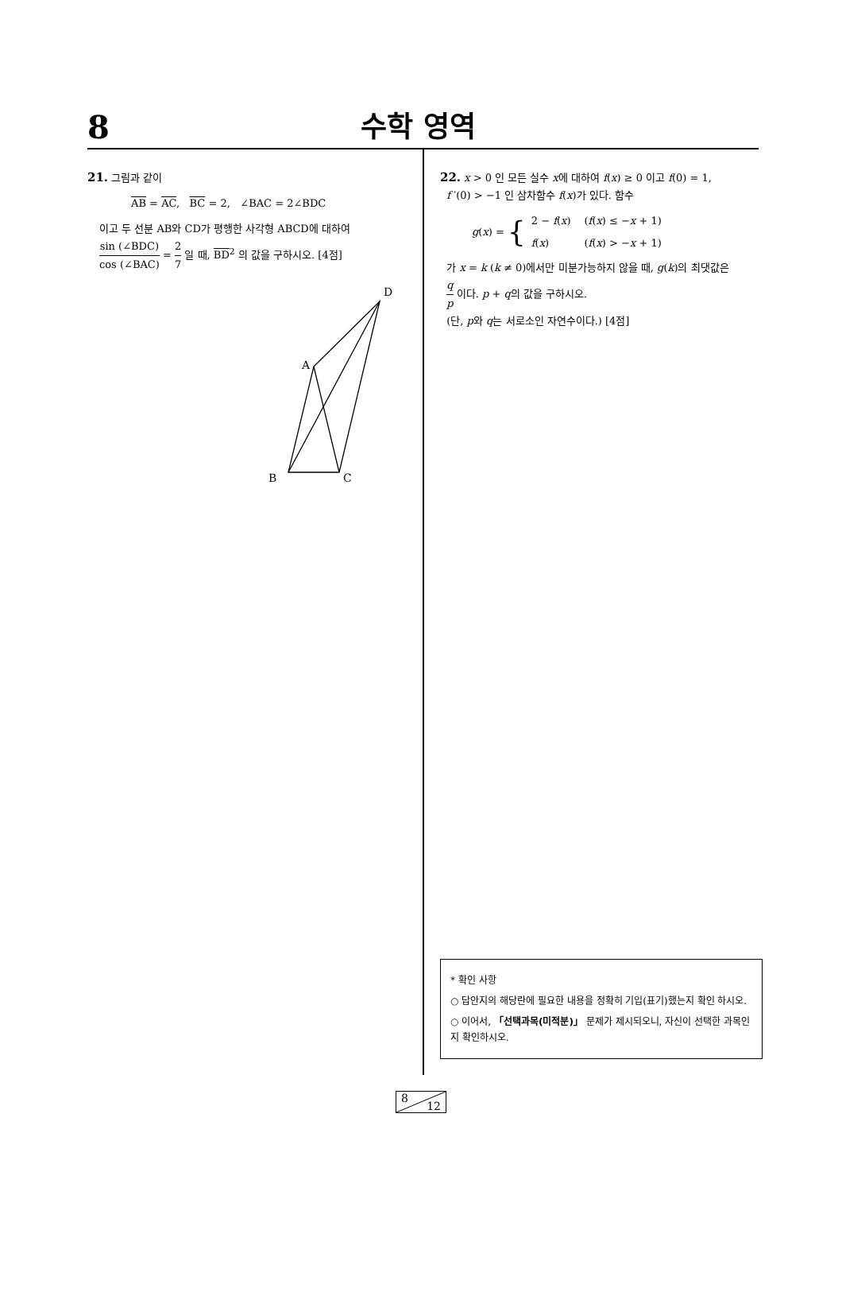8
수학 영역
21. 그림과 같이
AB = AC, BC = 2, ∠BAC = 2∠BDC
이고 두 선분 AB와 CD가 평행한 사각형 ABCD에 대하여
sin (∠BDC) cos (∠BAC) = 2 7 일 때, BD<sup>2</sup> 의 값을 구하시오. [4점]
D
A
B
C
22. x > 0 인 모든 실수 x에 대하여 f(x) ≥ 0 이고 f(0) = 1,
f ′(0) > −1 인 삼차함수 f(x)가 있다. 함수
g(x) = {
| 2 − f ( x ) | ( f ( x ) ≤ − x + 1) |
| f ( x ) | ( f ( x ) > − x + 1) |
가 x = k (k ≠ 0)에서만 미분가능하지 않을 때, g(k)의 최댓값은
q p 이다. p + q의 값을 구하시오.
(단, p와 q는 서로소인 자연수이다.) [4점]
* 확인 사항
○ 답안지의 해당란에 필요한 내용을 정확히 기입(표기)했는지 확인 하시오.
○ 이어서, 「선택과목(미적분)」 문제가 제시되오니, 자신이 선택한 과목인지 확인하시오.
8
12